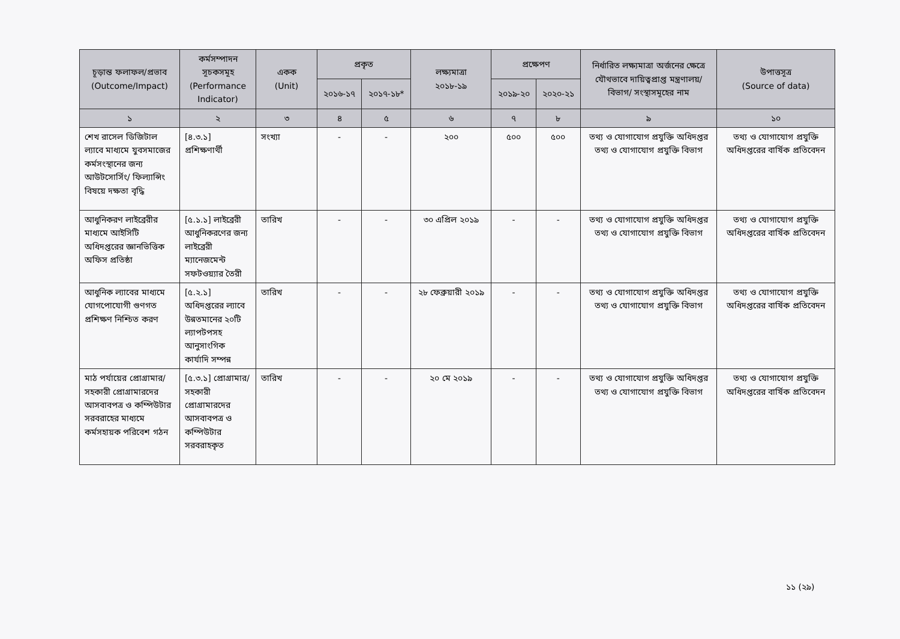| চূড়ান্ত ফলাফল/প্রভাব (Outcome/Impact) | কর্মসম্পাদন সূচকসমূহ (Performance Indicator) | একক (Unit) | প্রকৃত | | লক্ষ্যমাত্রা ২০১৮-১৯ | প্রক্ষেপণ | | নির্ধারিত লক্ষ্যমাত্রা অর্জনের ক্ষেত্রে যৌথভাবে দায়িত্বপ্রাপ্ত মন্ত্রণালয়/বিভাগ/ সংস্থাসমূহের নাম | উপাত্তসূত্র (Source of data) |
| --- | --- | --- | --- | --- | --- | --- | --- | --- | --- |
| | | | ২০১৬-১৭ | ২০১৭-১৮* | | ২০১৯-২০ | ২০২০-২১ | | |
| ১ | ২ | ৩ | ৪ | ৫ | ৬ | ৭ | ৮ | ৯ | ১০ |
| শেখ রাসেল ডিজিটাল ল্যাবে মাধ্যমে যুবসমাজের কর্মসংস্থানের জন্য আউটসোর্সিং/ ফিল্যান্সিং বিষয়ে দক্ষতা বৃদ্ধি | [৪.৩.১] প্রশিক্ষণার্থী | সংখ্যা | - | - | ২০০ | ৫০০ | ৫০০ | তথ্য ও যোগাযোগ প্রযুক্তি অধিদপ্তর তথ্য ও যোগাযোগ প্রযুক্তি বিভাগ | তথ্য ও যোগাযোগ প্রযুক্তি অধিদপ্তরের বার্ষিক প্রতিবেদন |
| আধুনিকরণ লাইব্রেরীর মাধ্যমে আইসিটি অধিদপ্তরের জ্ঞানভিত্তিক অফিস প্রতিষ্ঠা | [৫.১.১] লাইব্রেরী আধুনিকরণের জন্য লাইব্রেরী ম্যানেজমেন্ট সফটওয়্যার তৈরী | তারিখ | - | - | ৩০ এপ্রিল ২০১৯ | - | - | তথ্য ও যোগাযোগ প্রযুক্তি অধিদপ্তর তথ্য ও যোগাযোগ প্রযুক্তি বিভাগ | তথ্য ও যোগাযোগ প্রযুক্তি অধিদপ্তরের বার্ষিক প্রতিবেদন |
| আধুনিক ল্যাবের মাধ্যমে যোগপোযোগী গুণগত প্রশিক্ষণ নিশ্চিত করণ | [৫.২.১] অধিদপ্তরের ল্যাবে উন্নতমানের ২০টি ল্যাপটপসহ আনুসাংগিক কার্যাদি সম্পন্ন | তারিখ | - | - | ২৮ ফেব্রুয়ারী ২০১৯ | - | - | তথ্য ও যোগাযোগ প্রযুক্তি অধিদপ্তর তথ্য ও যোগাযোগ প্রযুক্তি বিভাগ | তথ্য ও যোগাযোগ প্রযুক্তি অধিদপ্তরের বার্ষিক প্রতিবেদন |
| মাঠ পর্যায়ের প্রোগ্রামার/সহকারী প্রোগ্রামারদের আসবাবপত্র ও কম্পিউটার সরবরাহের মাধ্যমে কর্মসহায়ক পরিবেশ গঠন | [৫.৩.১] প্রোগ্রামার/সহকারী প্রোগ্রামারদের আসবাবপত্র ও কম্পিউটার সরবরাহকৃত | তারিখ | - | - | ২০ মে ২০১৯ | - | - | তথ্য ও যোগাযোগ প্রযুক্তি অধিদপ্তর তথ্য ও যোগাযোগ প্রযুক্তি বিভাগ | তথ্য ও যোগাযোগ প্রযুক্তি অধিদপ্তরের বার্ষিক প্রতিবেদন |
১১ (২৯)